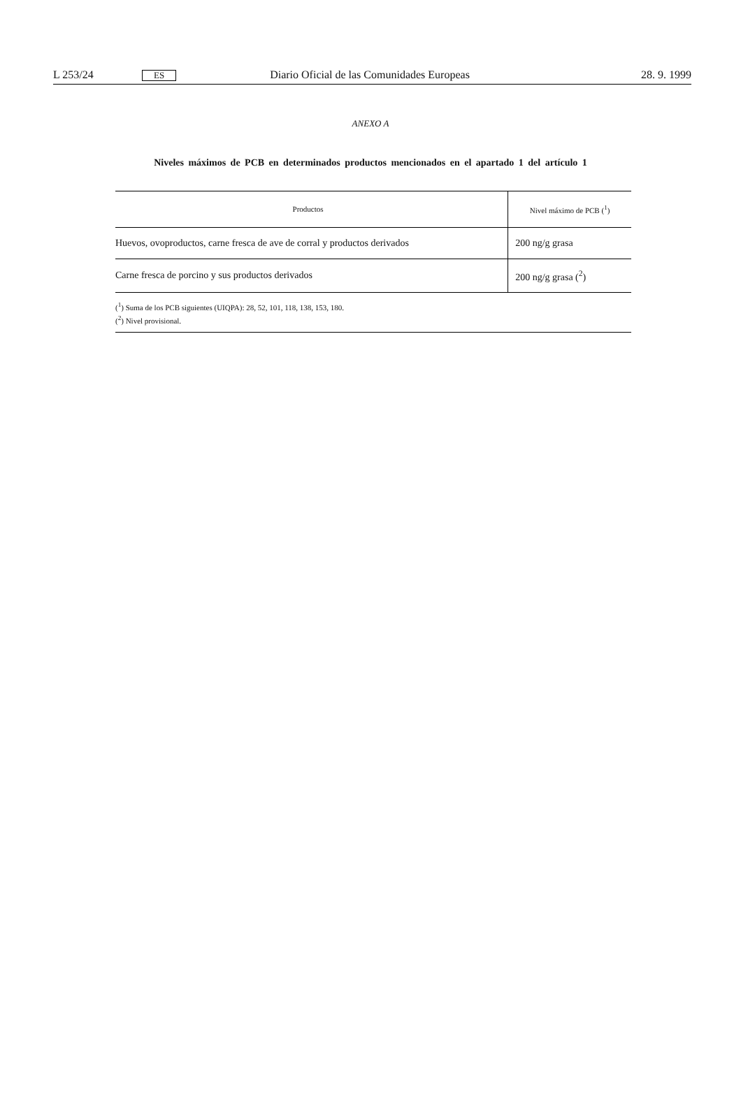L 253/24 ES Diario Oficial de las Comunidades Europeas 28. 9. 1999
ANEXO A
Niveles máximos de PCB en determinados productos mencionados en el apartado 1 del artículo 1
| Productos | Nivel máximo de PCB (<sup>1</sup>) |
| --- | --- |
| Huevos, ovoproductos, carne fresca de ave de corral y productos derivados | 200 ng/g grasa |
| Carne fresca de porcino y sus productos derivados | 200 ng/g grasa (<sup>2</sup>) |
(<sup>1</sup>) Suma de los PCB siguientes (UIQPA): 28, 52, 101, 118, 138, 153, 180.
(<sup>2</sup>) Nivel provisional.